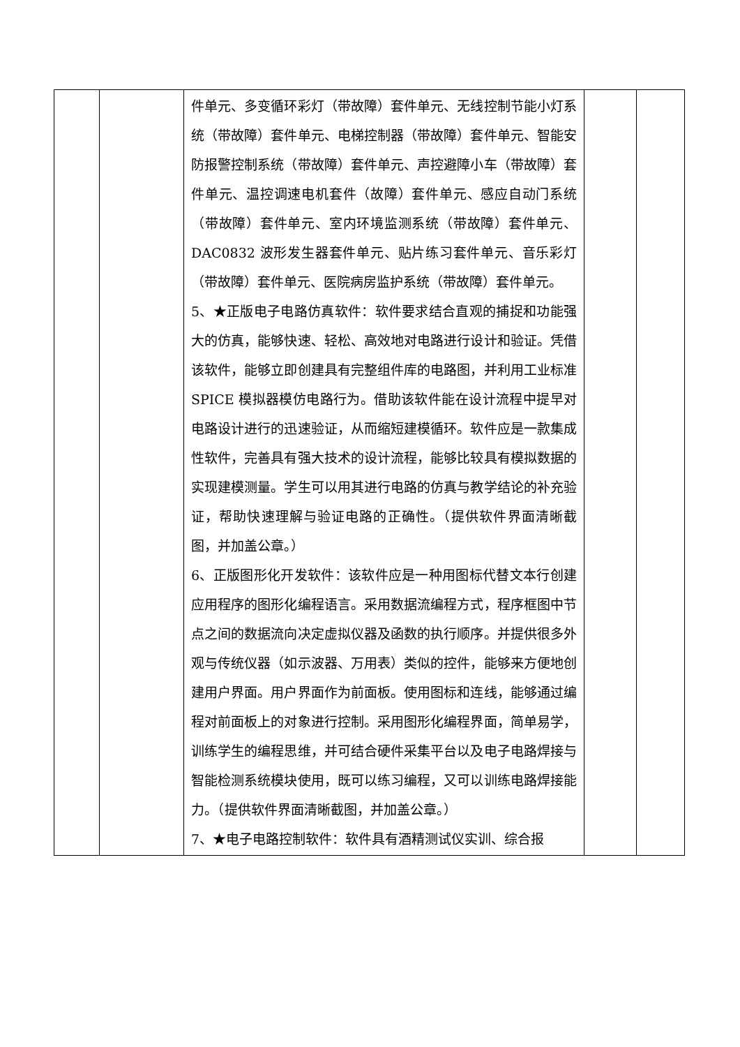| | | 件单元、多变循环彩灯（带故障）套件单元、无线控制节能小灯系统（带故障）套件单元、电梯控制器（带故障）套件单元、智能安防报警控制系统（带故障）套件单元、声控避障小车（带故障）套件单元、温控调速电机套件（故障）套件单元、感应自动门系统（带故障）套件单元、室内环境监测系统（带故障）套件单元、DAC0832 波形发生器套件单元、贴片练习套件单元、音乐彩灯（带故障）套件单元、医院病房监护系统（带故障）套件单元。 5、★正版电子电路仿真软件：软件要求结合直观的捕捉和功能强大的仿真，能够快速、轻松、高效地对电路进行设计和验证。凭借该软件，能够立即创建具有完整组件库的电路图，并利用工业标准 SPICE 模拟器模仿电路行为。借助该软件能在设计流程中提早对电路设计进行的迅速验证，从而缩短建模循环。软件应是一款集成性软件，完善具有强大技术的设计流程，能够比较具有模拟数据的实现建模测量。学生可以用其进行电路的仿真与教学结论的补充验证，帮助快速理解与验证电路的正确性。（提供软件界面清晰截图，并加盖公章。） 6、正版图形化开发软件：该软件应是一种用图标代替文本行创建应用程序的图形化编程语言。采用数据流编程方式，程序框图中节点之间的数据流向决定虚拟仪器及函数的执行顺序。并提供很多外观与传统仪器（如示波器、万用表）类似的控件，能够来方便地创建用户界面。用户界面作为前面板。使用图标和连线，能够通过编程对前面板上的对象进行控制。采用图形化编程界面，简单易学，训练学生的编程思维，并可结合硬件采集平台以及电子电路焊接与智能检测系统模块使用，既可以练习编程，又可以训练电路焊接能力。（提供软件界面清晰截图，并加盖公章。） 7、★电子电路控制软件：软件具有酒精测试仪实训、综合报 | | |